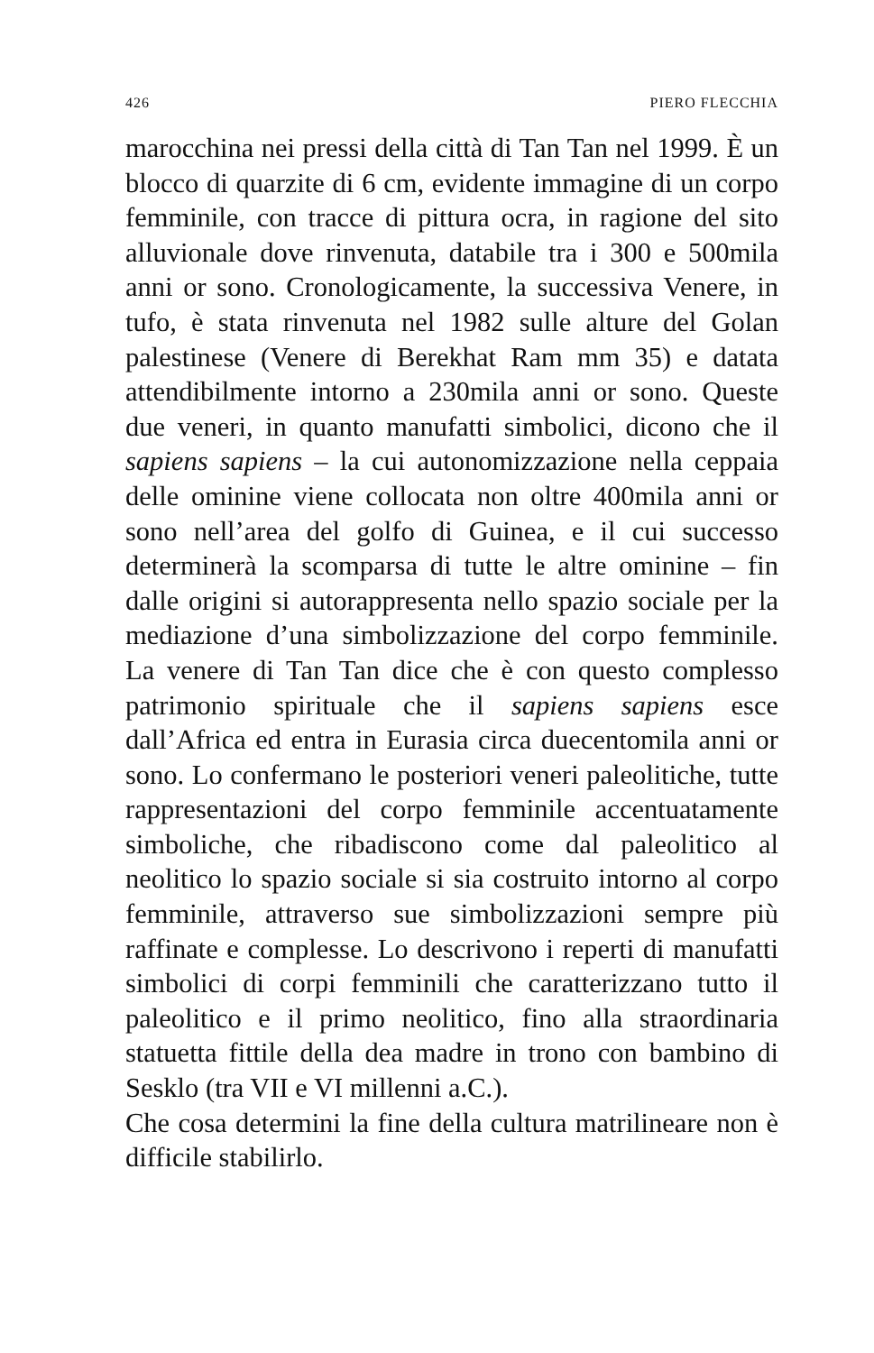426 PIERO FLECCHIA
marocchina nei pressi della città di Tan Tan nel 1999. È un blocco di quarzite di 6 cm, evidente immagine di un corpo femminile, con tracce di pittura ocra, in ragione del sito alluvionale dove rinvenuta, databile tra i 300 e 500mila anni or sono. Cronologicamente, la successiva Venere, in tufo, è stata rinvenuta nel 1982 sulle alture del Golan palestinese (Venere di Berekhat Ram mm 35) e datata attendibilmente intorno a 230mila anni or sono. Queste due veneri, in quanto manufatti simbolici, dicono che il sapiens sapiens – la cui autonomizzazione nella ceppaia delle ominine viene collocata non oltre 400mila anni or sono nell’area del golfo di Guinea, e il cui successo determinerà la scomparsa di tutte le altre ominine – fin dalle origini si autorappresenta nello spazio sociale per la mediazione d’una simbolizzazione del corpo femminile. La venere di Tan Tan dice che è con questo complesso patrimonio spirituale che il sapiens sapiens esce dall’Africa ed entra in Eurasia circa duecentomila anni or sono. Lo confermano le posteriori veneri paleolitiche, tutte rappresentazioni del corpo femminile accentuatamente simboliche, che ribadiscono come dal paleolitico al neolitico lo spazio sociale si sia costruito intorno al corpo femminile, attraverso sue simbolizzazioni sempre più raffinate e complesse. Lo descrivono i reperti di manufatti simbolici di corpi femminili che caratterizzano tutto il paleolitico e il primo neolitico, fino alla straordinaria statuetta fittile della dea madre in trono con bambino di Sesklo (tra VII e VI millenni a.C.).
Che cosa determini la fine della cultura matrilineare non è difficile stabilirlo.